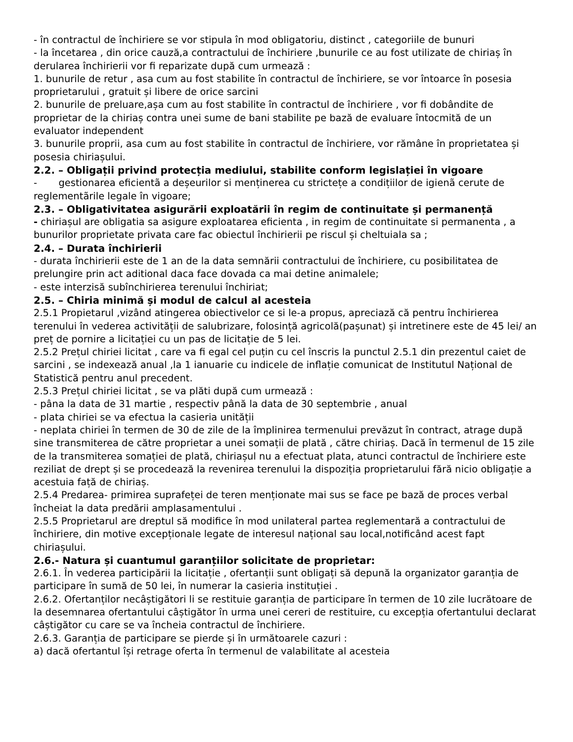- în contractul de închiriere se vor stipula în mod obligatoriu, distinct , categoriile de bunuri
- la încetarea , din orice cauză,a contractului de închiriere ,bunurile ce au fost utilizate de chiriaș în derularea închirierii vor fi reparizate după cum urmează :
1. bunurile de retur , asa cum au fost stabilite în contractul de închiriere, se vor întoarce în posesia proprietarului , gratuit și libere de orice sarcini
2. bunurile de preluare,așa cum au fost stabilite în contractul de închiriere , vor fi dobândite de proprietar de la chiriaș contra unei sume de bani stabilite pe bază de evaluare întocmită de un evaluator independent
3. bunurile proprii, asa cum au fost stabilite în contractul de închiriere, vor rămâne în proprietatea și posesia chiriașului.
2.2. – Obligații privind protecția mediului, stabilite conform legislației în vigoare
- gestionarea eficientã a deșeurilor si menținerea cu strictețe a condițiilor de igienã cerute de reglementãrile legale în vigoare;
2.3. – Obligativitatea asigurării exploatării în regim de continuitate și permanență
- chiriașul are obligatia sa asigure exploatarea eficienta , in regim de continuitate si permanenta , a bunurilor proprietate privata care fac obiectul închirierii pe riscul și cheltuiala sa ;
2.4. – Durata închirierii
- durata închirierii este de 1 an de la data semnării contractului de închiriere, cu posibilitatea de prelungire prin act aditional daca face dovada ca mai detine animalele;
- este interzisă subînchirierea terenului închiriat;
2.5. – Chiria minimă și modul de calcul al acesteia
2.5.1 Propietarul ,vizând atingerea obiectivelor ce si le-a propus, apreciază că pentru închirierea terenului în vederea activității de salubrizare, folosință agricolă(pașunat) și intretinere este de 45 lei/ an preț de pornire a licitației cu un pas de licitație de 5 lei.
2.5.2 Prețul chiriei licitat , care va fi egal cel puțin cu cel înscris la punctul 2.5.1 din prezentul caiet de sarcini , se indexează anual ,la 1 ianuarie cu indicele de inflație comunicat de Institutul Național de Statistică pentru anul precedent.
2.5.3 Prețul chiriei licitat , se va plăti după cum urmează :
- pâna la data de 31 martie , respectiv până la data de 30 septembrie , anual
- plata chiriei se va efectua la casieria unității
- neplata chiriei în termen de 30 de zile de la împlinirea termenului prevăzut în contract, atrage după sine transmiterea de către proprietar a unei somații de plată , către chiriaș. Dacă în termenul de 15 zile de la transmiterea somației de plată, chiriașul nu a efectuat plata, atunci contractul de închiriere este reziliat de drept și se procedează la revenirea terenului la dispoziția proprietarului fără nicio obligație a acestuia față de chiriaș.
2.5.4 Predarea- primirea suprafeței de teren menționate mai sus se face pe bază de proces verbal încheiat la data predării amplasamentului .
2.5.5 Proprietarul are dreptul să modifice în mod unilateral partea reglementară a contractului de închiriere, din motive excepționale legate de interesul național sau local,notificând acest fapt chiriașului.
2.6.- Natura și cuantumul garanțiilor solicitate de proprietar:
2.6.1. În vederea participării la licitație , ofertanții sunt obligați să depună la organizator garanția de participare în sumă de 50 lei, în numerar la casieria instituției .
2.6.2. Ofertanților necâștigători li se restituie garanția de participare în termen de 10 zile lucrătoare de la desemnarea ofertantului câștigător în urma unei cereri de restituire, cu excepția ofertantului declarat câștigător cu care se va încheia contractul de închiriere.
2.6.3. Garanția de participare se pierde și în următoarele cazuri :
a) dacă ofertantul își retrage oferta în termenul de valabilitate al acesteia